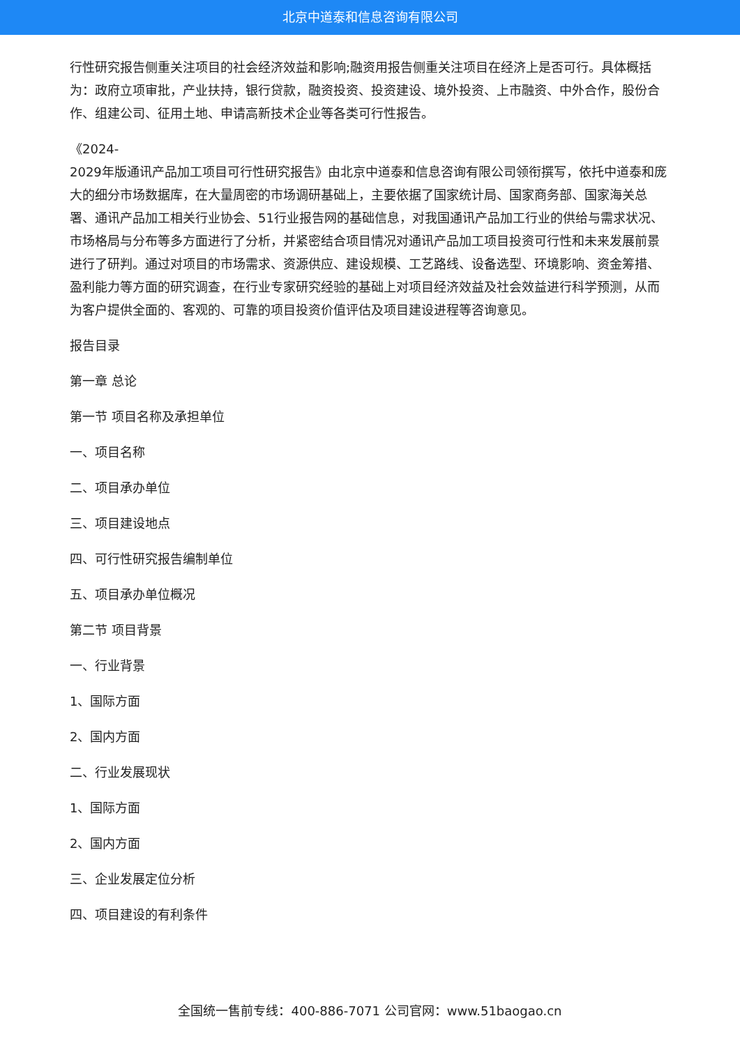北京中道泰和信息咨询有限公司
行性研究报告侧重关注项目的社会经济效益和影响;融资用报告侧重关注项目在经济上是否可行。具体概括为：政府立项审批，产业扶持，银行贷款，融资投资、投资建设、境外投资、上市融资、中外合作，股份合作、组建公司、征用土地、申请高新技术企业等各类可行性报告。
《2024-
2029年版通讯产品加工项目可行性研究报告》由北京中道泰和信息咨询有限公司领衔撰写，依托中道泰和庞大的细分市场数据库，在大量周密的市场调研基础上，主要依据了国家统计局、国家商务部、国家海关总署、通讯产品加工相关行业协会、51行业报告网的基础信息，对我国通讯产品加工行业的供给与需求状况、市场格局与分布等多方面进行了分析，并紧密结合项目情况对通讯产品加工项目投资可行性和未来发展前景进行了研判。通过对项目的市场需求、资源供应、建设规模、工艺路线、设备选型、环境影响、资金筹措、盈利能力等方面的研究调查，在行业专家研究经验的基础上对项目经济效益及社会效益进行科学预测，从而为客户提供全面的、客观的、可靠的项目投资价值评估及项目建设进程等咨询意见。
报告目录
第一章 总论
第一节 项目名称及承担单位
一、项目名称
二、项目承办单位
三、项目建设地点
四、可行性研究报告编制单位
五、项目承办单位概况
第二节 项目背景
一、行业背景
1、国际方面
2、国内方面
二、行业发展现状
1、国际方面
2、国内方面
三、企业发展定位分析
四、项目建设的有利条件
全国统一售前专线：400-886-7071 公司官网：www.51baogao.cn